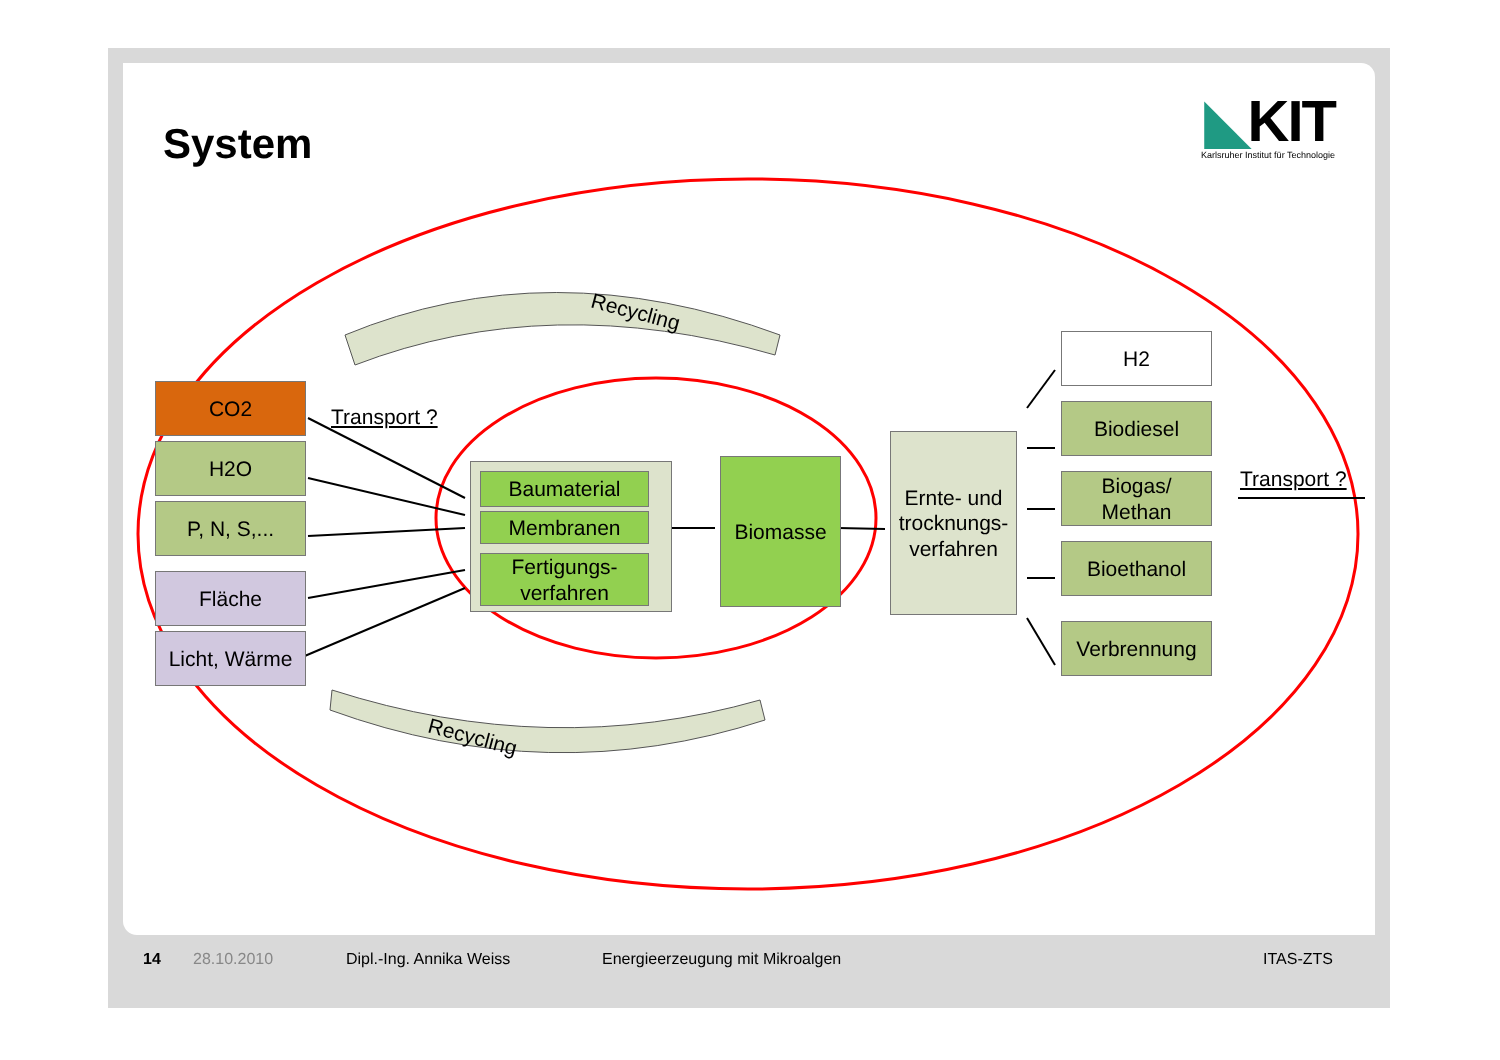System
◣KIT
Karlsruher Institut für Technologie
CO2
H2O
P, N, S,...
Fläche
Licht, Wärme
Transport ?
Baumaterial
Membranen
Fertigungs-
verfahren
Biomasse
Ernte- und trocknungs-verfahren
H2
Biodiesel
Biogas/
Methan
Bioethanol
Verbrennung
Transport ?
Recycling
Recycling
14 28.10.2010 Dipl.-Ing. Annika Weiss Energieerzeugung mit Mikroalgen ITAS-ZTS